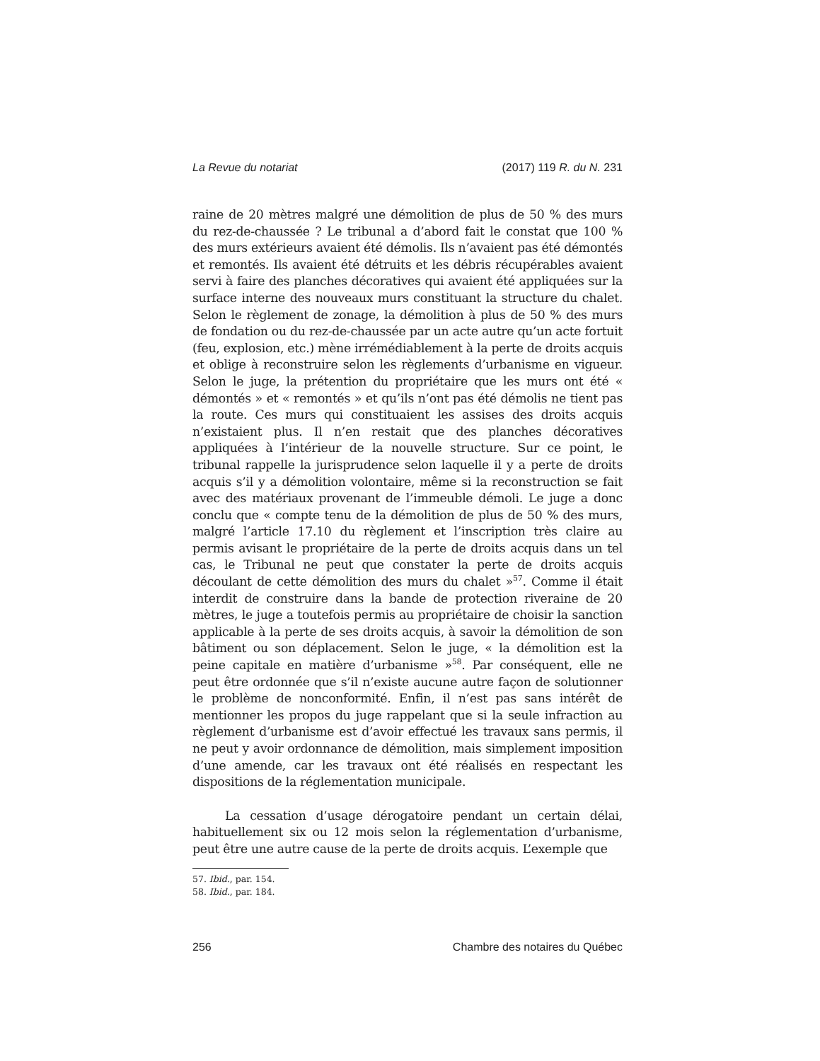La Revue du notariat (2017) 119 R. du N. 231
raine de 20 mètres malgré une démolition de plus de 50 % des murs du rez-de-chaussée ? Le tribunal a d’abord fait le constat que 100 % des murs extérieurs avaient été démolis. Ils n’avaient pas été démontés et remontés. Ils avaient été détruits et les débris récupérables avaient servi à faire des planches décoratives qui avaient été appliquées sur la surface interne des nouveaux murs constituant la structure du chalet. Selon le règlement de zonage, la démolition à plus de 50 % des murs de fondation ou du rez-de-chaussée par un acte autre qu’un acte fortuit (feu, explosion, etc.) mène irrémédiablement à la perte de droits acquis et oblige à reconstruire selon les règlements d’urbanisme en vigueur. Selon le juge, la prétention du propriétaire que les murs ont été « démontés » et « remontés » et qu’ils n’ont pas été démolis ne tient pas la route. Ces murs qui constituaient les assises des droits acquis n’existaient plus. Il n’en restait que des planches décoratives appliquées à l’intérieur de la nouvelle structure. Sur ce point, le tribunal rappelle la jurisprudence selon laquelle il y a perte de droits acquis s’il y a démolition volontaire, même si la reconstruction se fait avec des matériaux provenant de l’immeuble démoli. Le juge a donc conclu que « compte tenu de la démolition de plus de 50 % des murs, malgré l’article 17.10 du règlement et l’inscription très claire au permis avisant le propriétaire de la perte de droits acquis dans un tel cas, le Tribunal ne peut que constater la perte de droits acquis découlant de cette démolition des murs du chalet »<sup>57</sup>. Comme il était interdit de construire dans la bande de protection riveraine de 20 mètres, le juge a toutefois permis au propriétaire de choisir la sanction applicable à la perte de ses droits acquis, à savoir la démolition de son bâtiment ou son déplacement. Selon le juge, « la démolition est la peine capitale en matière d’urbanisme »<sup>58</sup>. Par conséquent, elle ne peut être ordonnée que s’il n’existe aucune autre façon de solutionner le problème de nonconformité. Enfin, il n’est pas sans intérêt de mentionner les propos du juge rappelant que si la seule infraction au règlement d’urbanisme est d’avoir effectué les travaux sans permis, il ne peut y avoir ordonnance de démolition, mais simplement imposition d’une amende, car les travaux ont été réalisés en respectant les dispositions de la réglementation municipale.
La cessation d’usage dérogatoire pendant un certain délai, habituellement six ou 12 mois selon la réglementation d’urbanisme, peut être une autre cause de la perte de droits acquis. L’exemple que
57. Ibid., par. 154.
58. Ibid., par. 184.
256 Chambre des notaires du Québec